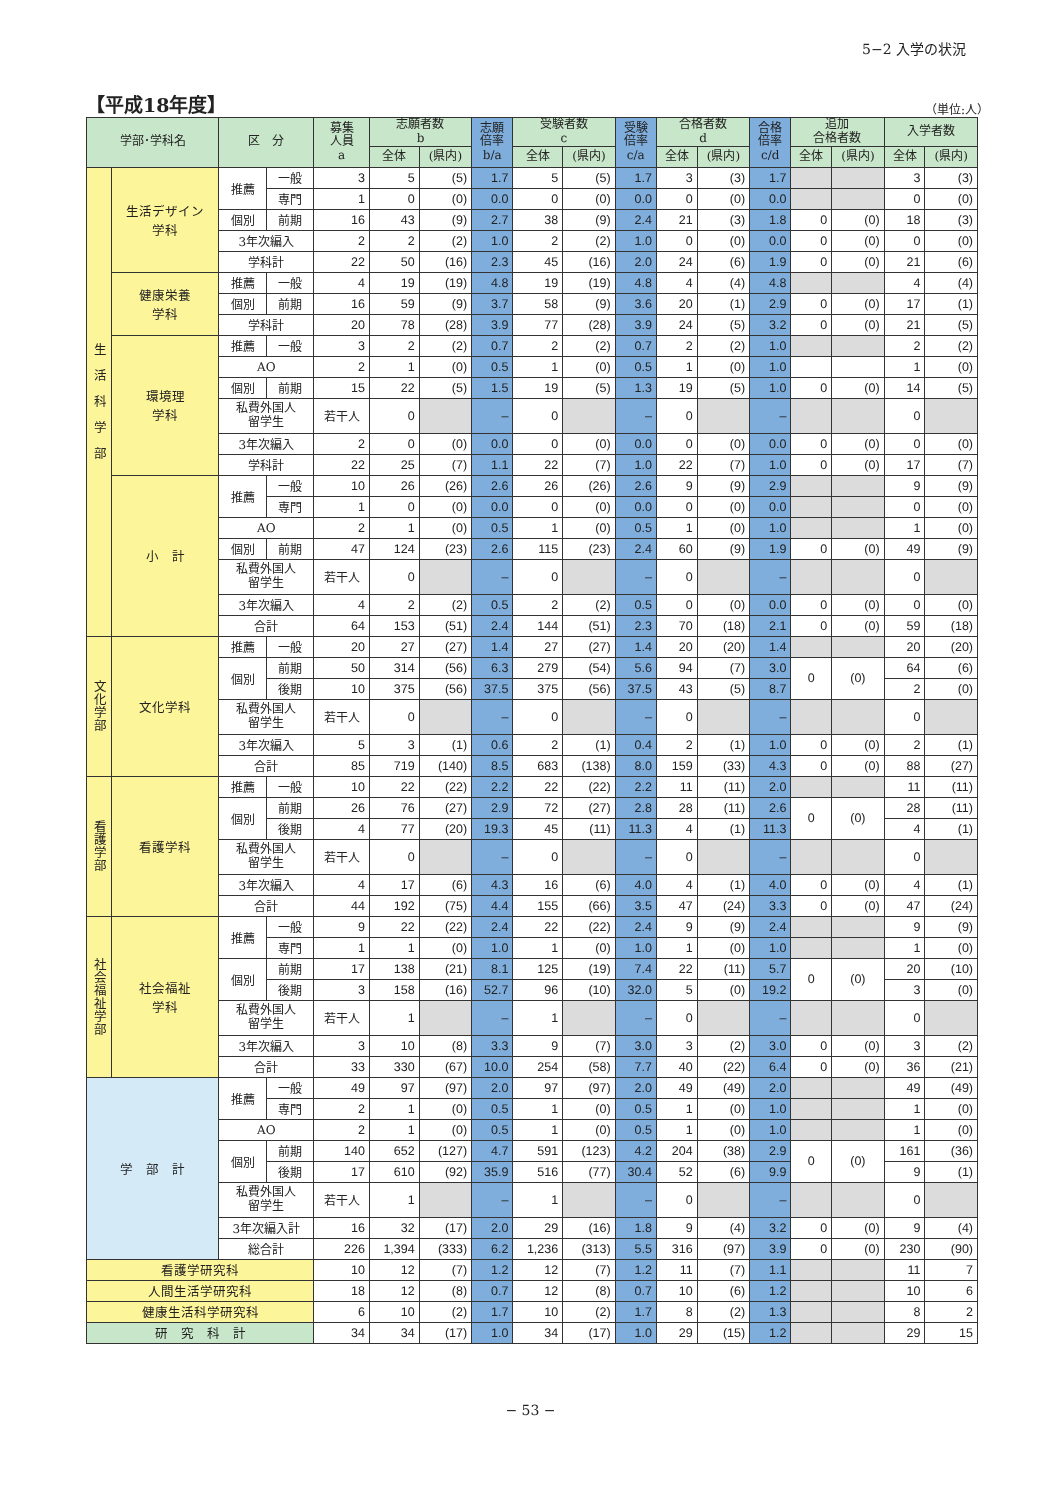5−2 入学の状況
【平成18年度】
（単位:人）
| 学部･学科名 | | 区 分 | | 募集 人員 a | 志願者数 b | | 志願 倍率 b/a | 受験者数 c | | 受験 倍率 c/a | 合格者数 d | | 合格 倍率 c/d | 追加 合格者数 | | 入学者数 | |
| --- | --- | --- | --- | --- | --- | --- | --- | --- | --- | --- | --- | --- | --- | --- | --- | --- | --- |
| | | | | | 全体 | (県内) | | 全体 | (県内) | | 全体 | (県内) | | 全体 | (県内) | 全体 | (県内) |
| 生 活 科 学 部 | 生活デザイン 学科 | 推薦 | 一般 | 3 | 5 | (5) | 1.7 | 5 | (5) | 1.7 | 3 | (3) | 1.7 | | | 3 | (3) |
| | | | 専門 | 1 | 0 | (0) | 0.0 | 0 | (0) | 0.0 | 0 | (0) | 0.0 | | | 0 | (0) |
| | | 個別 | 前期 | 16 | 43 | (9) | 2.7 | 38 | (9) | 2.4 | 21 | (3) | 1.8 | 0 | (0) | 18 | (3) |
| | | 3年次編入 | | 2 | 2 | (2) | 1.0 | 2 | (2) | 1.0 | 0 | (0) | 0.0 | 0 | (0) | 0 | (0) |
| | | 学科計 | | 22 | 50 | (16) | 2.3 | 45 | (16) | 2.0 | 24 | (6) | 1.9 | 0 | (0) | 21 | (6) |
| | 健康栄養 学科 | 推薦 | 一般 | 4 | 19 | (19) | 4.8 | 19 | (19) | 4.8 | 4 | (4) | 4.8 | | | 4 | (4) |
| | | 個別 | 前期 | 16 | 59 | (9) | 3.7 | 58 | (9) | 3.6 | 20 | (1) | 2.9 | 0 | (0) | 17 | (1) |
| | | 学科計 | | 20 | 78 | (28) | 3.9 | 77 | (28) | 3.9 | 24 | (5) | 3.2 | 0 | (0) | 21 | (5) |
| | 環境理 学科 | 推薦 | 一般 | 3 | 2 | (2) | 0.7 | 2 | (2) | 0.7 | 2 | (2) | 1.0 | | | 2 | (2) |
| | | AO | | 2 | 1 | (0) | 0.5 | 1 | (0) | 0.5 | 1 | (0) | 1.0 | | | 1 | (0) |
| | | 個別 | 前期 | 15 | 22 | (5) | 1.5 | 19 | (5) | 1.3 | 19 | (5) | 1.0 | 0 | (0) | 14 | (5) |
| | | 私費外国人 留学生 | | 若干人 | 0 | | – | 0 | | – | 0 | | – | | | 0 | |
| | | 3年次編入 | | 2 | 0 | (0) | 0.0 | 0 | (0) | 0.0 | 0 | (0) | 0.0 | 0 | (0) | 0 | (0) |
| | | 学科計 | | 22 | 25 | (7) | 1.1 | 22 | (7) | 1.0 | 22 | (7) | 1.0 | 0 | (0) | 17 | (7) |
| | 小 計 | 推薦 | 一般 | 10 | 26 | (26) | 2.6 | 26 | (26) | 2.6 | 9 | (9) | 2.9 | | | 9 | (9) |
| | | | 専門 | 1 | 0 | (0) | 0.0 | 0 | (0) | 0.0 | 0 | (0) | 0.0 | | | 0 | (0) |
| | | AO | | 2 | 1 | (0) | 0.5 | 1 | (0) | 0.5 | 1 | (0) | 1.0 | | | 1 | (0) |
| | | 個別 | 前期 | 47 | 124 | (23) | 2.6 | 115 | (23) | 2.4 | 60 | (9) | 1.9 | 0 | (0) | 49 | (9) |
| | | 私費外国人 留学生 | | 若干人 | 0 | | – | 0 | | – | 0 | | – | | | 0 | |
| | | 3年次編入 | | 4 | 2 | (2) | 0.5 | 2 | (2) | 0.5 | 0 | (0) | 0.0 | 0 | (0) | 0 | (0) |
| | | 合計 | | 64 | 153 | (51) | 2.4 | 144 | (51) | 2.3 | 70 | (18) | 2.1 | 0 | (0) | 59 | (18) |
| 文化学部 | 文化学科 | 推薦 | 一般 | 20 | 27 | (27) | 1.4 | 27 | (27) | 1.4 | 20 | (20) | 1.4 | | | 20 | (20) |
| | | 個別 | 前期 | 50 | 314 | (56) | 6.3 | 279 | (54) | 5.6 | 94 | (7) | 3.0 | 0 | (0) | 64 | (6) |
| | | | 後期 | 10 | 375 | (56) | 37.5 | 375 | (56) | 37.5 | 43 | (5) | 8.7 | | | 2 | (0) |
| | | 私費外国人 留学生 | | 若干人 | 0 | | – | 0 | | – | 0 | | – | | | 0 | |
| | | 3年次編入 | | 5 | 3 | (1) | 0.6 | 2 | (1) | 0.4 | 2 | (1) | 1.0 | 0 | (0) | 2 | (1) |
| | | 合計 | | 85 | 719 | (140) | 8.5 | 683 | (138) | 8.0 | 159 | (33) | 4.3 | 0 | (0) | 88 | (27) |
| 看護学部 | 看護学科 | 推薦 | 一般 | 10 | 22 | (22) | 2.2 | 22 | (22) | 2.2 | 11 | (11) | 2.0 | | | 11 | (11) |
| | | 個別 | 前期 | 26 | 76 | (27) | 2.9 | 72 | (27) | 2.8 | 28 | (11) | 2.6 | 0 | (0) | 28 | (11) |
| | | | 後期 | 4 | 77 | (20) | 19.3 | 45 | (11) | 11.3 | 4 | (1) | 11.3 | | | 4 | (1) |
| | | 私費外国人 留学生 | | 若干人 | 0 | | – | 0 | | – | 0 | | – | | | 0 | |
| | | 3年次編入 | | 4 | 17 | (6) | 4.3 | 16 | (6) | 4.0 | 4 | (1) | 4.0 | 0 | (0) | 4 | (1) |
| | | 合計 | | 44 | 192 | (75) | 4.4 | 155 | (66) | 3.5 | 47 | (24) | 3.3 | 0 | (0) | 47 | (24) |
| 社会福祉学部 | 社会福祉 学科 | 推薦 | 一般 | 9 | 22 | (22) | 2.4 | 22 | (22) | 2.4 | 9 | (9) | 2.4 | | | 9 | (9) |
| | | | 専門 | 1 | 1 | (0) | 1.0 | 1 | (0) | 1.0 | 1 | (0) | 1.0 | | | 1 | (0) |
| | | 個別 | 前期 | 17 | 138 | (21) | 8.1 | 125 | (19) | 7.4 | 22 | (11) | 5.7 | 0 | (0) | 20 | (10) |
| | | | 後期 | 3 | 158 | (16) | 52.7 | 96 | (10) | 32.0 | 5 | (0) | 19.2 | | | 3 | (0) |
| | | 私費外国人 留学生 | | 若干人 | 1 | | – | 1 | | – | 0 | | – | | | 0 | |
| | | 3年次編入 | | 3 | 10 | (8) | 3.3 | 9 | (7) | 3.0 | 3 | (2) | 3.0 | 0 | (0) | 3 | (2) |
| | | 合計 | | 33 | 330 | (67) | 10.0 | 254 | (58) | 7.7 | 40 | (22) | 6.4 | 0 | (0) | 36 | (21) |
| 学 部 計 | | 推薦 | 一般 | 49 | 97 | (97) | 2.0 | 97 | (97) | 2.0 | 49 | (49) | 2.0 | | | 49 | (49) |
| | | | 専門 | 2 | 1 | (0) | 0.5 | 1 | (0) | 0.5 | 1 | (0) | 1.0 | | | 1 | (0) |
| | | AO | | 2 | 1 | (0) | 0.5 | 1 | (0) | 0.5 | 1 | (0) | 1.0 | | | 1 | (0) |
| | | 個別 | 前期 | 140 | 652 | (127) | 4.7 | 591 | (123) | 4.2 | 204 | (38) | 2.9 | 0 | (0) | 161 | (36) |
| | | | 後期 | 17 | 610 | (92) | 35.9 | 516 | (77) | 30.4 | 52 | (6) | 9.9 | | | 9 | (1) |
| | | 私費外国人 留学生 | | 若干人 | 1 | | – | 1 | | – | 0 | | – | | | 0 | |
| | | 3年次編入計 | | 16 | 32 | (17) | 2.0 | 29 | (16) | 1.8 | 9 | (4) | 3.2 | 0 | (0) | 9 | (4) |
| | | 総合計 | | 226 | 1,394 | (333) | 6.2 | 1,236 | (313) | 5.5 | 316 | (97) | 3.9 | 0 | (0) | 230 | (90) |
| 看護学研究科 | | | | 10 | 12 | (7) | 1.2 | 12 | (7) | 1.2 | 11 | (7) | 1.1 | | | 11 | 7 |
| 人間生活学研究科 | | | | 18 | 12 | (8) | 0.7 | 12 | (8) | 0.7 | 10 | (6) | 1.2 | | | 10 | 6 |
| 健康生活科学研究科 | | | | 6 | 10 | (2) | 1.7 | 10 | (2) | 1.7 | 8 | (2) | 1.3 | | | 8 | 2 |
| 研 究 科 計 | | | | 34 | 34 | (17) | 1.0 | 34 | (17) | 1.0 | 29 | (15) | 1.2 | | | 29 | 15 |
− 53 −